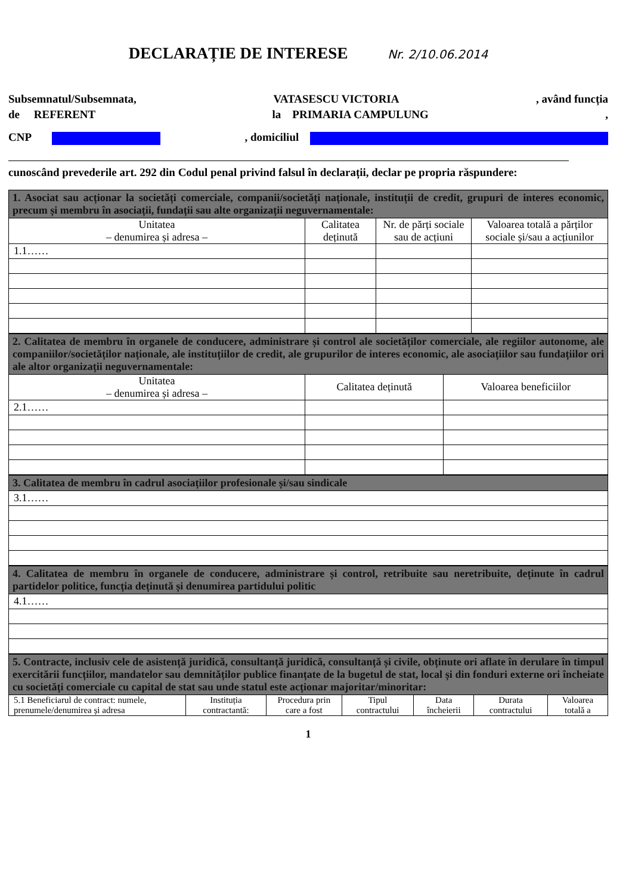DECLARAȚIE DE INTERESE Nr. 2/10.06.2014
Subsemnatul/Subsemnata, VATASESCU VICTORIA, având funcția
de REFERENT la PRIMARIA CAMPULUNG,
CNP , domiciliul
cunoscând prevederile art. 292 din Codul penal privind falsul în declarații, declar pe propria răspundere:
| 1. Asociat sau acționar la societăți comerciale, companii/societăți naționale, instituții de credit, grupuri de interes economic, precum și membru în asociații, fundații sau alte organizații neguvernamentale: | | | |
| Unitatea – denumirea și adresa – | Calitatea deținută | Nr. de părți sociale sau de acțiuni | Valoarea totală a părților sociale și/sau a acțiunilor |
| 1.1…… | | | |
| 2. Calitatea de membru în organele de conducere, administrare și control ale societăților comerciale, ale regiilor autonome, ale companiilor/societăților naționale, ale instituțiilor de credit, ale grupurilor de interes economic, ale asociațiilor sau fundațiilor ori ale altor organizații neguvernamentale: | | |
| Unitatea – denumirea și adresa – | Calitatea deținută | Valoarea beneficiilor |
| 2.1…… | | |
| 3. Calitatea de membru în cadrul asociațiilor profesionale și/sau sindicale |
| 3.1…… |
| 4. Calitatea de membru în organele de conducere, administrare și control, retribuite sau neretribuite, deținute în cadrul partidelor politice, funcția deținută și denumirea partidului politic |
| 4.1…… |
| 5. Contracte, inclusiv cele de asistență juridică, consultanță juridică, consultanță și civile, obținute ori aflate în derulare în timpul exercitării funcțiilor, mandatelor sau demnităților publice finanțate de la bugetul de stat, local și din fonduri externe ori încheiate cu societăți comerciale cu capital de stat sau unde statul este acționar majoritar/minoritar: | | | | | | |
| 5.1 Beneficiarul de contract: numele, prenumele/denumirea și adresa | Instituția contractantă: | Procedura prin care a fost | Tipul contractului | Data încheierii | Durata contractului | Valoarea totală a |
1